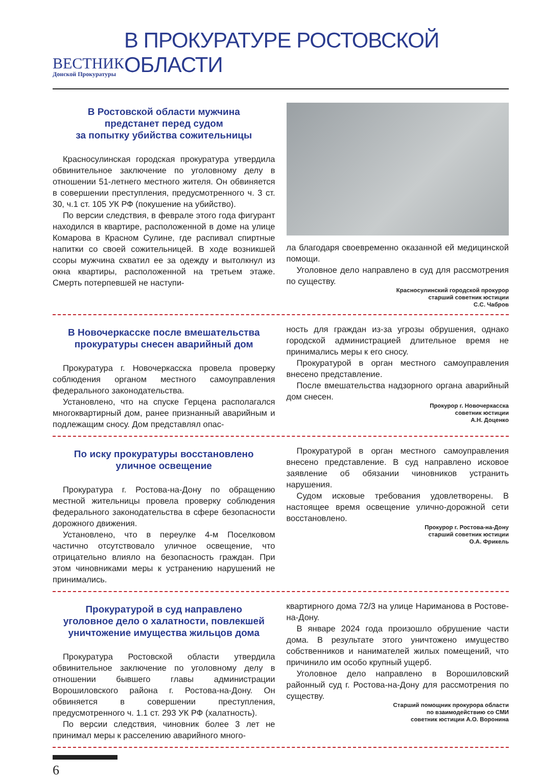ВЕСТНИК
Донской Прокуратуры
В ПРОКУРАТУРЕ РОСТОВСКОЙ ОБЛАСТИ
В Ростовской области мужчина
предстанет перед судом
за попытку убийства сожительницы
Красносулинская городская прокуратура утвердила обвинительное заключение по уголовному делу в отношении 51-летнего местного жителя. Он обвиняется в совершении преступления, предусмотренного ч. 3 ст. 30, ч.1 ст. 105 УК РФ (покушение на убийство).
По версии следствия, в феврале этого года фигурант находился в квартире, расположенной в доме на улице Комарова в Красном Сулине, где распивал спиртные напитки со своей сожительницей. В ходе возникшей ссоры мужчина схватил ее за одежду и вытолкнул из окна квартиры, расположенной на третьем этаже. Смерть потерпевшей не наступи-
ла благодаря своевременно оказанной ей медицинской помощи.
Уголовное дело направлено в суд для рассмотрения по существу.
Красносулинский городской прокурор
старший советник юстиции
С.С. Чабров
В Новочеркасске после вмешательства
прокуратуры снесен аварийный дом
Прокуратура г. Новочеркасска провела проверку соблюдения органом местного самоуправления федерального законодательства.
Установлено, что на спуске Герцена располагался многоквартирный дом, ранее признанный аварийным и подлежащим сносу. Дом представлял опас-
ность для граждан из-за угрозы обрушения, однако городской администрацией длительное время не принимались меры к его сносу.
Прокуратурой в орган местного самоуправления внесено представление.
После вмешательства надзорного органа аварийный дом снесен.
Прокурор г. Новочеркасска
советник юстиции
А.Н. Доценко
По иску прокуратуры восстановлено
уличное освещение
Прокуратура г. Ростова-на-Дону по обращению местной жительницы провела проверку соблюдения федерального законодательства в сфере безопасности дорожного движения.
Установлено, что в переулке 4-м Поселковом частично отсутствовало уличное освещение, что отрицательно влияло на безопасность граждан. При этом чиновниками меры к устранению нарушений не принимались.
Прокуратурой в орган местного самоуправления внесено представление. В суд направлено исковое заявление об обязании чиновников устранить нарушения.
Судом исковые требования удовлетворены. В настоящее время освещение улично-дорожной сети восстановлено.
Прокурор г. Ростова-на-Дону
старший советник юстиции
О.А. Фрикель
Прокуратурой в суд направлено
уголовное дело о халатности, повлекшей
уничтожение имущества жильцов дома
Прокуратура Ростовской области утвердила обвинительное заключение по уголовному делу в отношении бывшего главы администрации Ворошиловского района г. Ростова-на-Дону. Он обвиняется в совершении преступления, предусмотренного ч. 1.1 ст. 293 УК РФ (халатность).
По версии следствия, чиновник более 3 лет не принимал меры к расселению аварийного много-
квартирного дома 72/3 на улице Нариманова в Ростове-на-Дону.
В январе 2024 года произошло обрушение части дома. В результате этого уничтожено имущество собственников и нанимателей жилых помещений, что причинило им особо крупный ущерб.
Уголовное дело направлено в Ворошиловский районный суд г. Ростова-на-Дону для рассмотрения по существу.
Старший помощник прокурора области
по взаимодействию со СМИ
советник юстиции А.О. Воронина
6